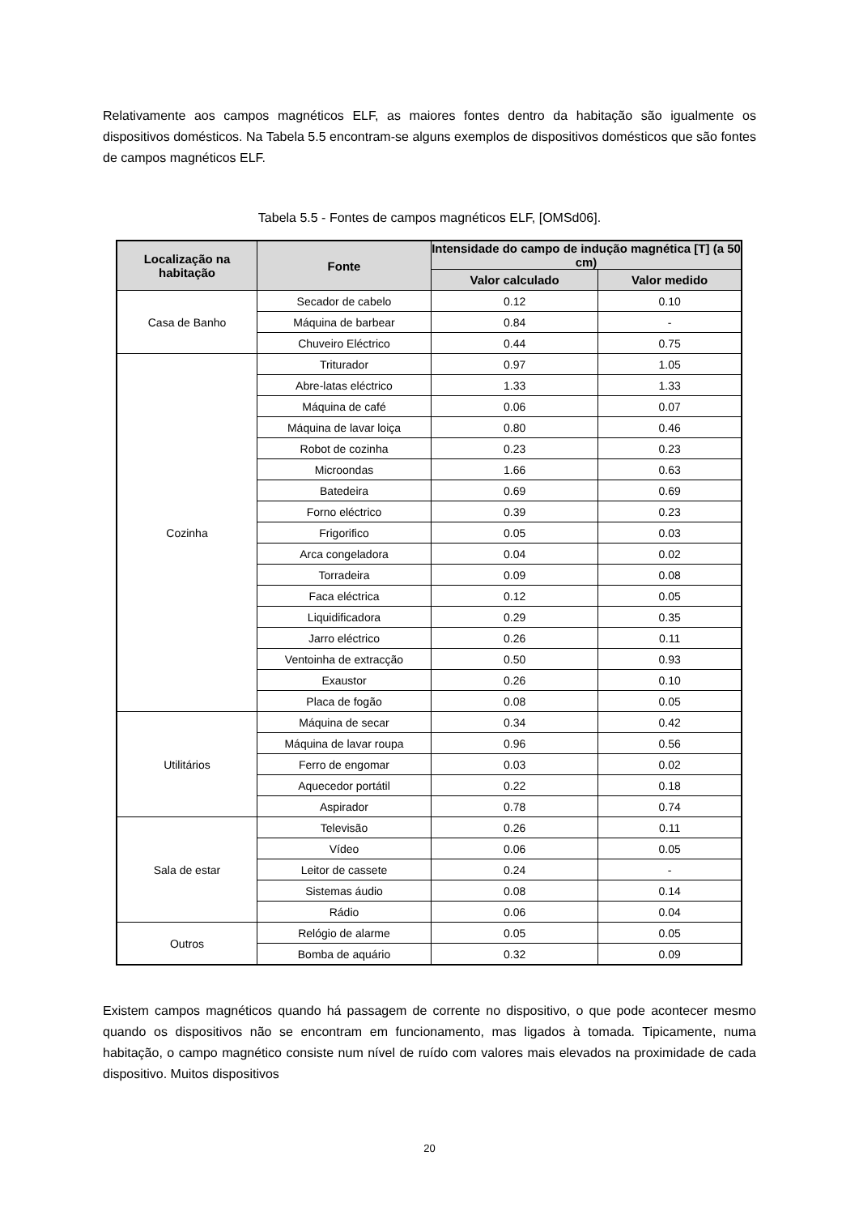Relativamente aos campos magnéticos ELF, as maiores fontes dentro da habitação são igualmente os dispositivos domésticos. Na Tabela 5.5 encontram-se alguns exemplos de dispositivos domésticos que são fontes de campos magnéticos ELF.
Tabela 5.5 - Fontes de campos magnéticos ELF, [OMSd06].
| Localização na habitação | Fonte | Intensidade do campo de indução magnética [T] (a 50 cm) | |
| --- | --- | --- | --- |
| | | Valor calculado | Valor medido |
| Casa de Banho | Secador de cabelo | 0.12 | 0.10 |
| | Máquina de barbear | 0.84 | - |
| | Chuveiro Eléctrico | 0.44 | 0.75 |
| Cozinha | Triturador | 0.97 | 1.05 |
| | Abre-latas eléctrico | 1.33 | 1.33 |
| | Máquina de café | 0.06 | 0.07 |
| | Máquina de lavar loiça | 0.80 | 0.46 |
| | Robot de cozinha | 0.23 | 0.23 |
| | Microondas | 1.66 | 0.63 |
| | Batedeira | 0.69 | 0.69 |
| | Forno eléctrico | 0.39 | 0.23 |
| | Frigorifico | 0.05 | 0.03 |
| | Arca congeladora | 0.04 | 0.02 |
| | Torradeira | 0.09 | 0.08 |
| | Faca eléctrica | 0.12 | 0.05 |
| | Liquidificadora | 0.29 | 0.35 |
| | Jarro eléctrico | 0.26 | 0.11 |
| | Ventoinha de extracção | 0.50 | 0.93 |
| | Exaustor | 0.26 | 0.10 |
| | Placa de fogão | 0.08 | 0.05 |
| Utilitários | Máquina de secar | 0.34 | 0.42 |
| | Máquina de lavar roupa | 0.96 | 0.56 |
| | Ferro de engomar | 0.03 | 0.02 |
| | Aquecedor portátil | 0.22 | 0.18 |
| | Aspirador | 0.78 | 0.74 |
| Sala de estar | Televisão | 0.26 | 0.11 |
| | Vídeo | 0.06 | 0.05 |
| | Leitor de cassete | 0.24 | - |
| | Sistemas áudio | 0.08 | 0.14 |
| | Rádio | 0.06 | 0.04 |
| Outros | Relógio de alarme | 0.05 | 0.05 |
| | Bomba de aquário | 0.32 | 0.09 |
Existem campos magnéticos quando há passagem de corrente no dispositivo, o que pode acontecer mesmo quando os dispositivos não se encontram em funcionamento, mas ligados à tomada. Tipicamente, numa habitação, o campo magnético consiste num nível de ruído com valores mais elevados na proximidade de cada dispositivo. Muitos dispositivos
20